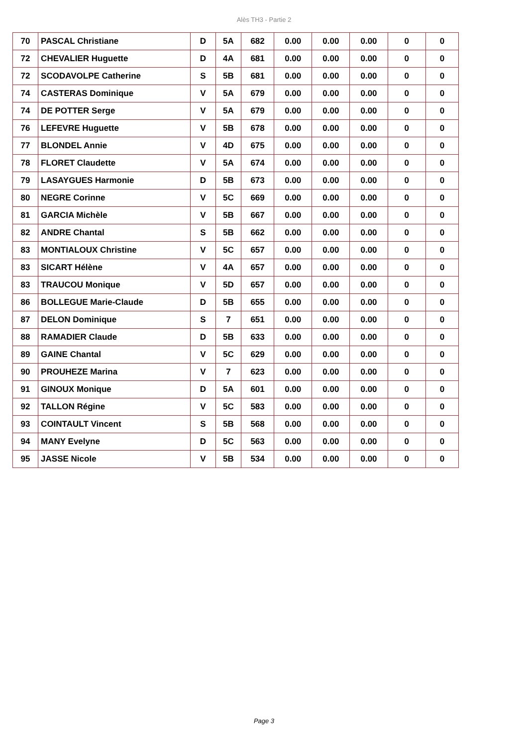Alès TH3 - Partie 2
| 70 | PASCAL Christiane | D | 5A | 682 | 0.00 | 0.00 | 0.00 | 0 | 0 |
| 72 | CHEVALIER Huguette | D | 4A | 681 | 0.00 | 0.00 | 0.00 | 0 | 0 |
| 72 | SCODAVOLPE Catherine | S | 5B | 681 | 0.00 | 0.00 | 0.00 | 0 | 0 |
| 74 | CASTERAS Dominique | V | 5A | 679 | 0.00 | 0.00 | 0.00 | 0 | 0 |
| 74 | DE POTTER Serge | V | 5A | 679 | 0.00 | 0.00 | 0.00 | 0 | 0 |
| 76 | LEFEVRE Huguette | V | 5B | 678 | 0.00 | 0.00 | 0.00 | 0 | 0 |
| 77 | BLONDEL Annie | V | 4D | 675 | 0.00 | 0.00 | 0.00 | 0 | 0 |
| 78 | FLORET Claudette | V | 5A | 674 | 0.00 | 0.00 | 0.00 | 0 | 0 |
| 79 | LASAYGUES Harmonie | D | 5B | 673 | 0.00 | 0.00 | 0.00 | 0 | 0 |
| 80 | NEGRE Corinne | V | 5C | 669 | 0.00 | 0.00 | 0.00 | 0 | 0 |
| 81 | GARCIA Michèle | V | 5B | 667 | 0.00 | 0.00 | 0.00 | 0 | 0 |
| 82 | ANDRE Chantal | S | 5B | 662 | 0.00 | 0.00 | 0.00 | 0 | 0 |
| 83 | MONTIALOUX Christine | V | 5C | 657 | 0.00 | 0.00 | 0.00 | 0 | 0 |
| 83 | SICART Hélène | V | 4A | 657 | 0.00 | 0.00 | 0.00 | 0 | 0 |
| 83 | TRAUCOU Monique | V | 5D | 657 | 0.00 | 0.00 | 0.00 | 0 | 0 |
| 86 | BOLLEGUE Marie-Claude | D | 5B | 655 | 0.00 | 0.00 | 0.00 | 0 | 0 |
| 87 | DELON Dominique | S | 7 | 651 | 0.00 | 0.00 | 0.00 | 0 | 0 |
| 88 | RAMADIER Claude | D | 5B | 633 | 0.00 | 0.00 | 0.00 | 0 | 0 |
| 89 | GAINE Chantal | V | 5C | 629 | 0.00 | 0.00 | 0.00 | 0 | 0 |
| 90 | PROUHEZE Marina | V | 7 | 623 | 0.00 | 0.00 | 0.00 | 0 | 0 |
| 91 | GINOUX Monique | D | 5A | 601 | 0.00 | 0.00 | 0.00 | 0 | 0 |
| 92 | TALLON Régine | V | 5C | 583 | 0.00 | 0.00 | 0.00 | 0 | 0 |
| 93 | COINTAULT Vincent | S | 5B | 568 | 0.00 | 0.00 | 0.00 | 0 | 0 |
| 94 | MANY Evelyne | D | 5C | 563 | 0.00 | 0.00 | 0.00 | 0 | 0 |
| 95 | JASSE Nicole | V | 5B | 534 | 0.00 | 0.00 | 0.00 | 0 | 0 |
Page 3